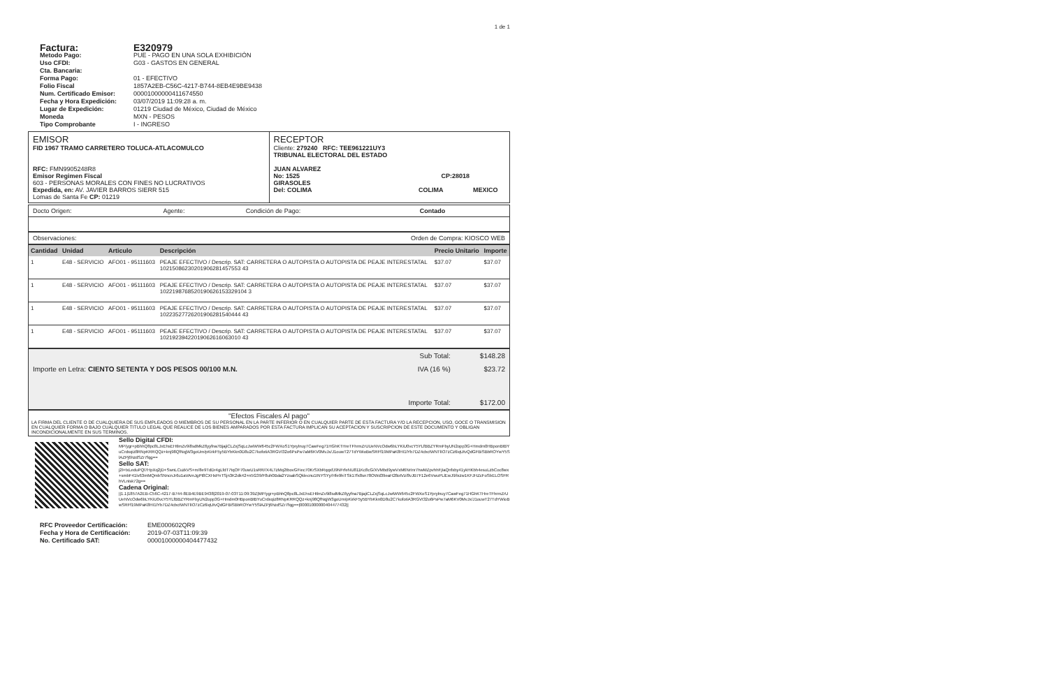1 de 1
| Factura: | E320979 |
| Metodo Pago: | PUE - PAGO EN UNA SOLA EXHIBICIÓN |
| Uso CFDI: | G03 - GASTOS EN GENERAL |
| Cta. Bancaria: | |
| Forma Pago: | 01 - EFECTIVO |
| Folio Fiscal | 1857A2EB-C56C-4217-B744-8EB4E9BE9438 |
| Num. Certificado Emisor: | 00001000000411674550 |
| Fecha y Hora Expedición: | 03/07/2019 11:09:28 a. m. |
| Lugar de Expedición: | 01219 Ciudad de México, Ciudad de México |
| Moneda | MXN - PESOS |
| Tipo Comprobante | I - INGRESO |
| EMISOR FID 1967 TRAMO CARRETERO TOLUCA-ATLACOMULCO RFC: FMN9905248R8 Emisor Regimen Fiscal 603 - PERSONAS MORALES CON FINES NO LUCRATIVOS Expedida, en: AV. JAVIER BARROS SIERR 515 Lomas de Santa Fe CP: 01219 | RECEPTOR Cliente: 279240 RFC: TEE961221UY3 TRIBUNAL ELECTORAL DEL ESTADO JUAN ALVAREZ No: 1525 CP:28018 GIRASOLES Del: COLIMA COLIMA MEXICO |
| Docto Origen: | Agente: | Condición de Pago: | Contado |
| Observaciones: | Orden de Compra: KIOSCO WEB |
| Cantidad | Unidad | Articulo | Descripción | Precio Unitario | Importe |
| --- | --- | --- | --- | --- | --- |
| 1 | E48 - SERVICIO | AFO01 - 95111603 | PEAJE EFECTIVO / Descrip. SAT: CARRETERA O AUTOPISTA O AUTOPISTA DE PEAJE INTERESTATAL 10215086230201906281457553 43 | $37.07 | $37.07 |
| 1 | E48 - SERVICIO | AFO01 - 95111603 | PEAJE EFECTIVO / Descrip. SAT: CARRETERA O AUTOPISTA O AUTOPISTA DE PEAJE INTERESTATAL 1022198768520190626153329104 3 | $37.07 | $37.07 |
| 1 | E48 - SERVICIO | AFO01 - 95111603 | PEAJE EFECTIVO / Descrip. SAT: CARRETERA O AUTOPISTA O AUTOPISTA DE PEAJE INTERESTATAL 10223527726201906281540444 43 | $37.07 | $37.07 |
| 1 | E48 - SERVICIO | AFO01 - 95111603 | PEAJE EFECTIVO / Descrip. SAT: CARRETERA O AUTOPISTA O AUTOPISTA DE PEAJE INTERESTATAL 10219239422019062616063010 43 | $37.07 | $37.07 |
| | Sub Total: | $148.28 |
| Importe en Letra: CIENTO SETENTA Y DOS PESOS 00/100 M.N. | IVA (16 %) | $23.72 |
| | Importe Total: | $172.00 |
"Efectos Fiscales Al pago"
LA FIRMA DEL CLIENTE O DE CUALQUIERA DE SUS EMPLEADOS O MIEMBROS DE SU PERSONAL EN LA PARTE INFERIOR O EN CUALQUIER PARTE DE ESTA FACTURA Y/O LA RECEPCION, USO, GOCE O TRANSMISION EN CUALQUIER FORMA O BAJO CUALQUIER TITULO LEGAL QUE REALICE DE LOS BIENES AMPARADOS POR ESTA FACTURA IMPLICAN SU ACEPTACION Y SUSCRIPCION DE ESTE DOCUMENTO Y OBLIGAN INCONDICIONALMENTE EN SUS TERMINOS.
Sello Digital CFDI:
MP/ygr+pBhhQ8pc8LJxEhsEHtlmZv9i8sdMkZ6yyfna7BjajiCLZxjSqLcJwiWW645c2FWXoS1Yprylnuy7CawFeg71HGhKTHreTFhrmZrUUeNVcOdw6bLYKiU0vcY5YLfBBZYRmFbyUN2opp3G+Hmdm0HBponBtBYuCrdxqiz8RNpKRRQQz+knj98QfNqjW3goUm/pKirkF5y5BYbKkn0D8u2C7kofotiA3RGVI32o6PsPw7aM6KV0MvJx/J1ouwT27TdYWioBwSRFf19MPaK8HI1lYb7DZ4cbctWNTlIO7zCz6iqUtvQdGFBiSBbROYwY5SlAZPj6hzdSZr7fqg==
Sello SAT:
j2l+txLeduPQl7HpXq2jD+SwnLCuzkVS+m/8e9TdDr4gLfdT7tqOF70uwU1sRR//X4LTzMq2tbovGFiec70KrSXbRqqxfJ9NFrfeNU811Kc8cG/XVMbd9ywVxM6NrInr7hwMZpvhhFjIaQnfxby41ykHKbh4esuLzbCoc8wx+smbF41lv63mMQmbSNncnJr6u1aVAmJgPt8CXHxPnTSjn3K2dk42+n5G39/F8uh0Bda2YzsabSQklecnu1INYSYy/Hfe9hiTSk17fx8sn78OWd39eaH28otVz/8vJB7F12e6VwuPLlEwJ9/lxzw1KFJHZcFoSbELOSFRhVLnisk72g==
Cadena Original:
||1.1|1857A2EB-C56C-4217-B744-8EB4E9BE9438|2019-07-03T11:09:39Z|MP/ygr+pBhhQ8pc8LJxEhsEHtlmZv9i8sdMkZ6yyfna7BjajiCLZxjSqLcJwiWW645c2FWXoS1Yprylnuy7CawFeg71HGhKTHreTFhrmZrUUeNVcOdw6bLYKiU0vcY5YLfBBZYRmFbyUN2opp3G+Hmdm0HBponBtBYuCrdxqiz8RNpKRRQQz+knj98QfNqjW3goUm/pKirkF5y5BYbKkn0D8u2C7kofotiA3RGVI32o6PsPw7aM6KV0MvJx/J1ouwT27TdYWioBwSRFf19MPaK8HI1lYb7DZ4cbctWNTlIO7zCz6iqUtvQdGFBiSBbROYwY5SlAZPj6hzdSZr7fqg==|00001000000404477432||
| RFC Proveedor Certificación: | EME000602QR9 |
| Fecha y Hora de Certificación: | 2019-07-03T11:09:39 |
| No. Certificado SAT: | 00001000000404477432 |